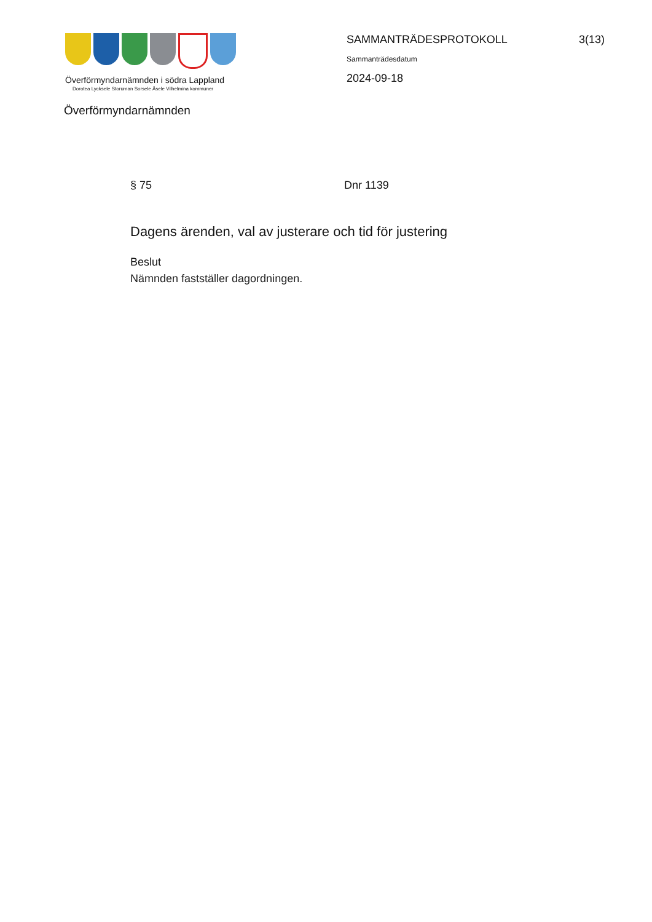Överförmyndarnämnden i södra Lappland
Dorotea Lycksele Storuman Sorsele Åsele Vilhelmina kommuner
Överförmyndarnämnden
SAMMANTRÄDESPROTOKOLL 3(13)
Sammanträdesdatum
2024-09-18
§ 75 Dnr 1139
Dagens ärenden, val av justerare och tid för justering
Beslut
Nämnden fastställer dagordningen.